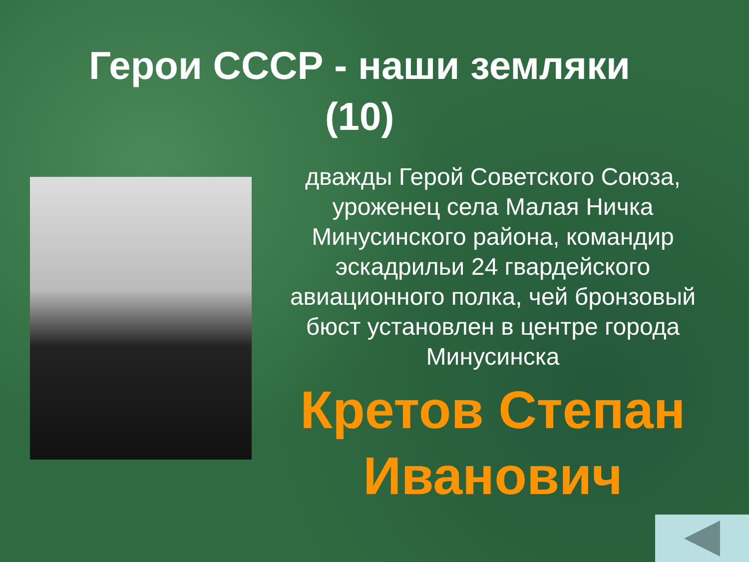Герои СССР - наши земляки
(10)
дважды Герой Советского Союза, уроженец села Малая Ничка Минусинского района, командир эскадрильи 24 гвардейского авиационного полка, чей бронзовый бюст установлен в центре города Минусинска
Кретов Степан Иванович